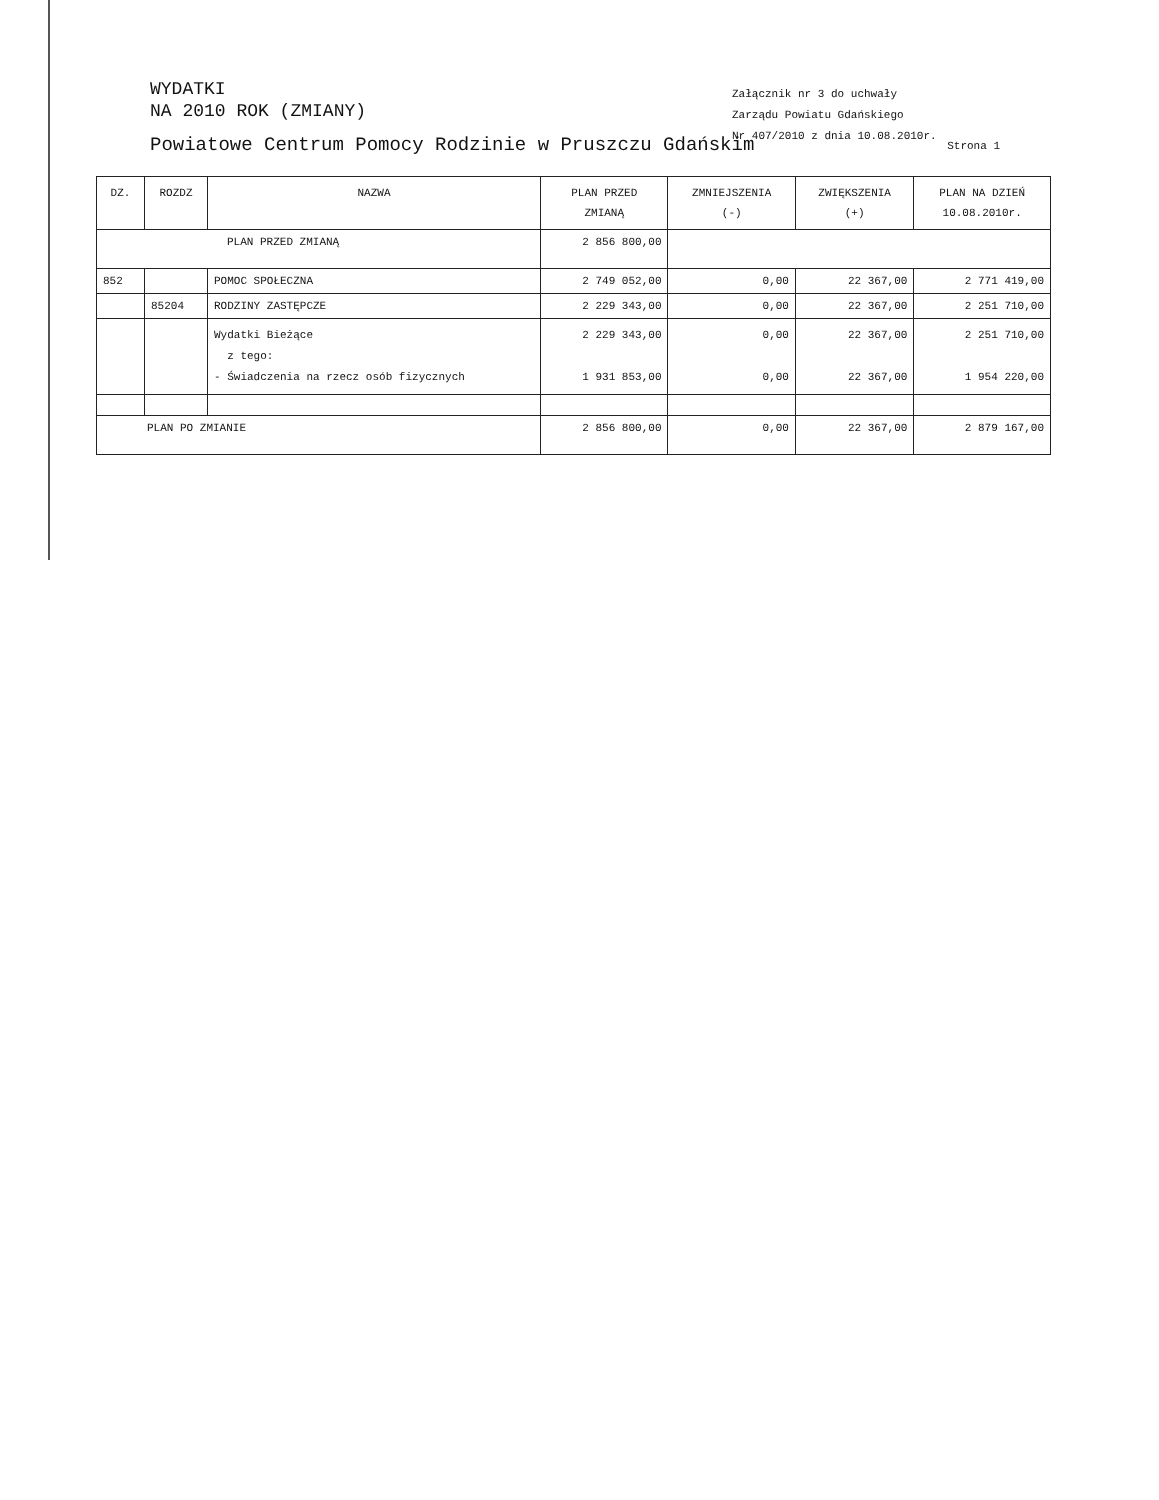WYDATKI
NA 2010 ROK (ZMIANY)
Załącznik nr 3 do uchwały
Zarządu Powiatu Gdańskiego
Nr 407/2010 z dnia 10.08.2010r.
Powiatowe Centrum Pomocy Rodzinie w Pruszczu Gdańskim Strona 1
| DZ. | ROZDZ | NAZWA | PLAN PRZED ZMIANĄ | ZMNIEJSZENIA (-) | ZWIĘKSZENIA (+) | PLAN NA DZIEŃ 10.08.2010r. |
| --- | --- | --- | --- | --- | --- | --- |
| PLAN PRZED ZMIANĄ | | | 2 856 800,00 | | | |
| 852 | | POMOC SPOŁECZNA | 2 749 052,00 | 0,00 | 22 367,00 | 2 771 419,00 |
| | 85204 | RODZINY ZASTĘPCZE | 2 229 343,00 | 0,00 | 22 367,00 | 2 251 710,00 |
| | | Wydatki Bieżące z tego: - Świadczenia na rzecz osób fizycznych | 2 229 343,00 1 931 853,00 | 0,00 0,00 | 22 367,00 22 367,00 | 2 251 710,00 1 954 220,00 |
| PLAN PO ZMIANIE | | | 2 856 800,00 | 0,00 | 22 367,00 | 2 879 167,00 |